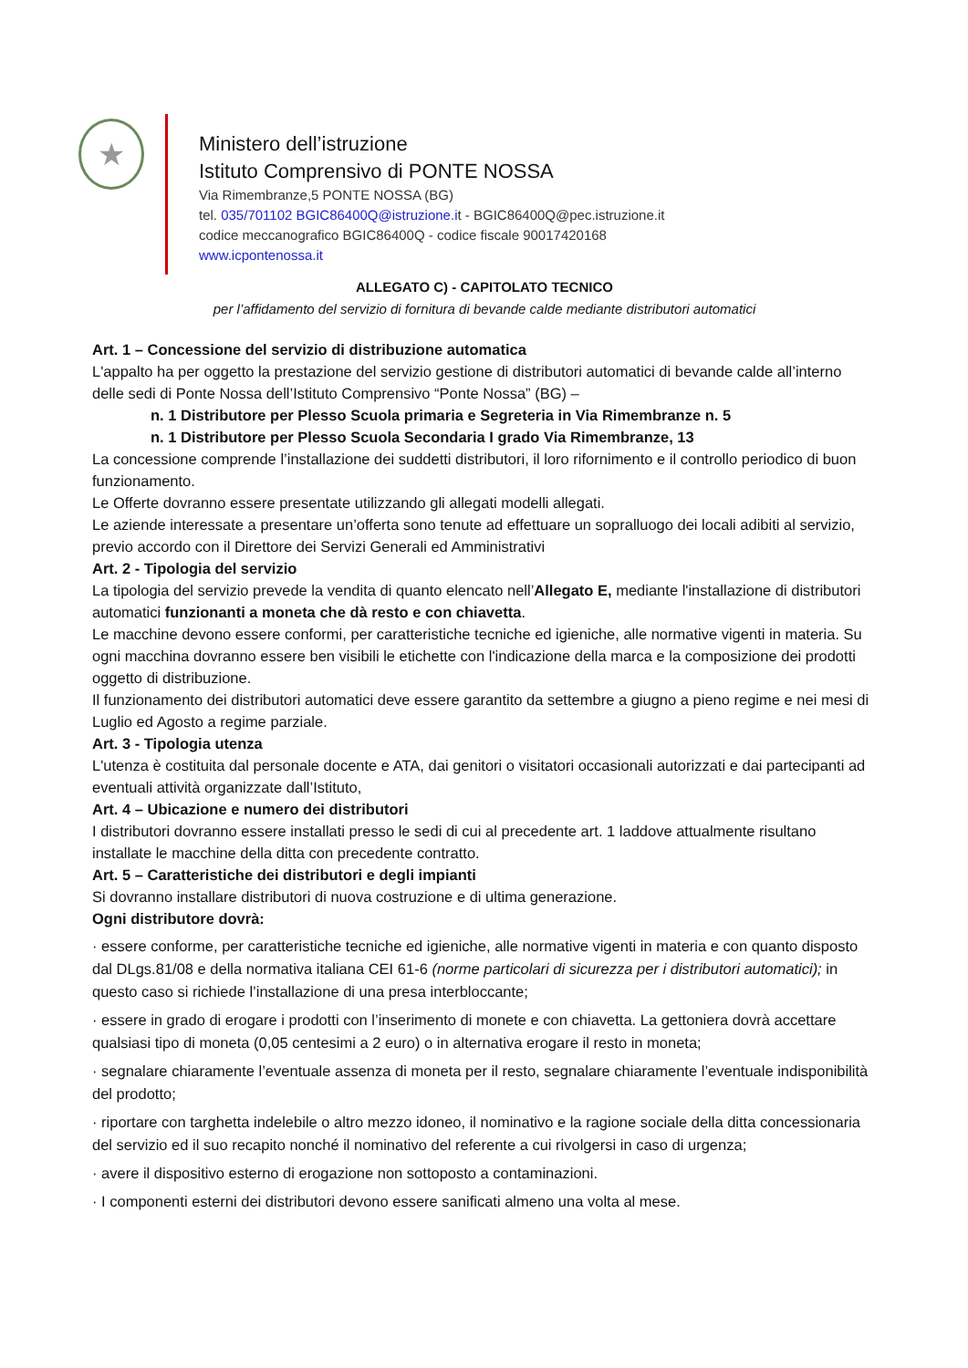★
Ministero dell’istruzione
Istituto Comprensivo di PONTE NOSSA
Via Rimembranze,5 PONTE NOSSA (BG)
tel. 035/701102 BGIC86400Q@istruzione.it - BGIC86400Q@pec.istruzione.it
codice meccanografico BGIC86400Q - codice fiscale 90017420168
www.icpontenossa.it
ALLEGATO C) - CAPITOLATO TECNICO
per l’affidamento del servizio di fornitura di bevande calde mediante distributori automatici
Art. 1 – Concessione del servizio di distribuzione automatica
L'appalto ha per oggetto la prestazione del servizio gestione di distributori automatici di bevande calde all’interno delle sedi di Ponte Nossa dell’Istituto Comprensivo “Ponte Nossa” (BG) –
n. 1 Distributore per Plesso Scuola primaria e Segreteria in Via Rimembranze n. 5
n. 1 Distributore per Plesso Scuola Secondaria I grado Via Rimembranze, 13
La concessione comprende l’installazione dei suddetti distributori, il loro rifornimento e il controllo periodico di buon funzionamento.
Le Offerte dovranno essere presentate utilizzando gli allegati modelli allegati.
Le aziende interessate a presentare un’offerta sono tenute ad effettuare un sopralluogo dei locali adibiti al servizio, previo accordo con il Direttore dei Servizi Generali ed Amministrativi
Art. 2 - Tipologia del servizio
La tipologia del servizio prevede la vendita di quanto elencato nell’Allegato E, mediante l'installazione di distributori automatici funzionanti a moneta che dà resto e con chiavetta.
Le macchine devono essere conformi, per caratteristiche tecniche ed igieniche, alle normative vigenti in materia. Su ogni macchina dovranno essere ben visibili le etichette con l'indicazione della marca e la composizione dei prodotti oggetto di distribuzione.
Il funzionamento dei distributori automatici deve essere garantito da settembre a giugno a pieno regime e nei mesi di Luglio ed Agosto a regime parziale.
Art. 3 - Tipologia utenza
L'utenza è costituita dal personale docente e ATA, dai genitori o visitatori occasionali autorizzati e dai partecipanti ad eventuali attività organizzate dall’Istituto,
Art. 4 – Ubicazione e numero dei distributori
I distributori dovranno essere installati presso le sedi di cui al precedente art. 1 laddove attualmente risultano installate le macchine della ditta con precedente contratto.
Art. 5 – Caratteristiche dei distributori e degli impianti
Si dovranno installare distributori di nuova costruzione e di ultima generazione.
Ogni distributore dovrà:
· essere conforme, per caratteristiche tecniche ed igieniche, alle normative vigenti in materia e con quanto disposto dal DLgs.81/08 e della normativa italiana CEI 61-6 (norme particolari di sicurezza per i distributori automatici); in questo caso si richiede l’installazione di una presa interbloccante;
· essere in grado di erogare i prodotti con l’inserimento di monete e con chiavetta. La gettoniera dovrà accettare qualsiasi tipo di moneta (0,05 centesimi a 2 euro) o in alternativa erogare il resto in moneta;
· segnalare chiaramente l’eventuale assenza di moneta per il resto, segnalare chiaramente l’eventuale indisponibilità del prodotto;
· riportare con targhetta indelebile o altro mezzo idoneo, il nominativo e la ragione sociale della ditta concessionaria del servizio ed il suo recapito nonché il nominativo del referente a cui rivolgersi in caso di urgenza;
· avere il dispositivo esterno di erogazione non sottoposto a contaminazioni.
· I componenti esterni dei distributori devono essere sanificati almeno una volta al mese.